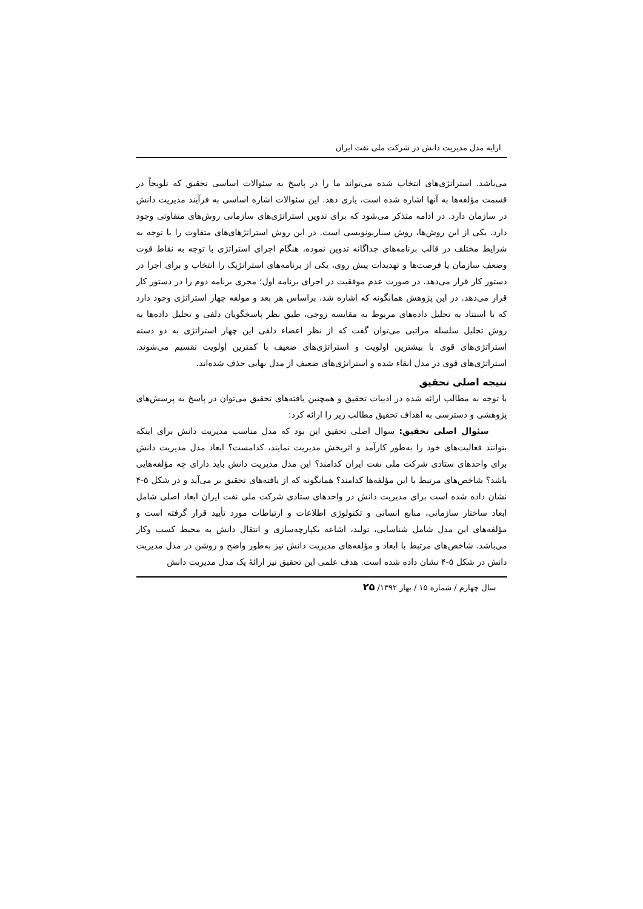ارایه مدل مدیریت دانش در شرکت ملی نفت ایران
می‌باشد. استراتژی‌های انتخاب شده می‌تواند ما را در پاسخ به سئوالات اساسی تحقیق که تلویحاً در قسمت مؤلفه‌ها به آنها اشاره شده است، یاری دهد. این سئوالات اشاره اساسی به فرآیند مدیریت دانش در سازمان دارد. در ادامه متذکر می‌شود که برای تدوین استراتژی‌های سازمانی روش‌های متفاوتی وجود دارد. یکی از این روش‌ها، روش سناریونویسی است. در این روش استراتژهای‌های متفاوت را با توجه به شرایط مختلف در قالب برنامه‌های جداگانه تدوین نموده، هنگام اجرای استراتژی با توجه به نقاط قوت وضعف سازمان یا فرصت‌ها و تهدیدات پیش روی، یکی از برنامه‌های استراتژیک را انتخاب و برای اجرا در دستور کار قرار می‌دهد. در صورت عدم موفقیت در اجرای برنامه اول؛ مجری برنامه دوم را در دستور کار قرار می‌دهد. در این پژوهش همانگونه که اشاره شد، براساس هر بعد و مولفه چهار استراتژی وجود دارد که با استناد به تحلیل داده‌های مربوط به مقایسه زوجی، طبق نظر پاسخگویان دلفی و تحلیل داده‌ها به روش تحلیل سلسله مراتبی می‌توان گفت که از نظر اعضاء دلفی این چهار استراتژی به دو دسته استراتژی‌های قوی با بیشترین اولویت و استراتژی‌های ضعیف با کمترین اولویت تقسیم می‌شوند. استراتژی‌های قوی در مدل ابقاء شده و استراتژی‌های ضعیف از مدل نهایی حذف شده‌اند.
نتیجه اصلی تحقیق
با توجه به مطالب ارائه شده در ادبیات تحقیق و همچنین یافته‌های تحقیق می‌توان در پاسخ به پرسش‌های پژوهشی و دسترسی به اهداف تحقیق مطالب زیر را ارائه کرد:
سئوال اصلی تحقیق: سوال اصلی تحقیق این بود که مدل مناسب مدیریت دانش برای اینکه بتوانند فعالیت‌های خود را به‌طور کارآمد و اثربخش مدیریت نمایند، کدامست؟ ابعاد مدل مدیریت دانش برای واحدهای ستادی شرکت ملی نفت ایران کدامند؟ این مدل مدیریت دانش باید دارای چه مؤلفه‌هایی باشد؟ شاخص‌های مرتبط با این مؤلفه‌ها کدامند؟ همانگونه که از یافته‌های تحقیق بر می‌آید و در شکل ۵-۴ نشان داده شده است برای مدیریت دانش در واحدهای ستادی شرکت ملی نفت ایران ابعاد اصلی شامل ابعاد ساختار سازمانی، منابع انسانی و تکنولوژی اطلاعات و ارتباطات مورد تأیید قرار گرفته است و مؤلفه‌های این مدل شامل شناسایی، تولید، اشاعه یکپارچه‌سازی و انتقال دانش به محیط کسب وکار می‌باشد. شاخص‌های مرتبط با ابعاد و مؤلفه‌های مدیریت دانش نیز به‌طور واضح و روشن در مدل مدیریت دانش در شکل ۵-۴ نشان داده شده است. هدف علمی این تحقیق نیز ارائهٔ یک مدل مدیریت دانش
سال چهارم / شماره ۱۵ / بهار ۱۳۹۲/ ۲۵